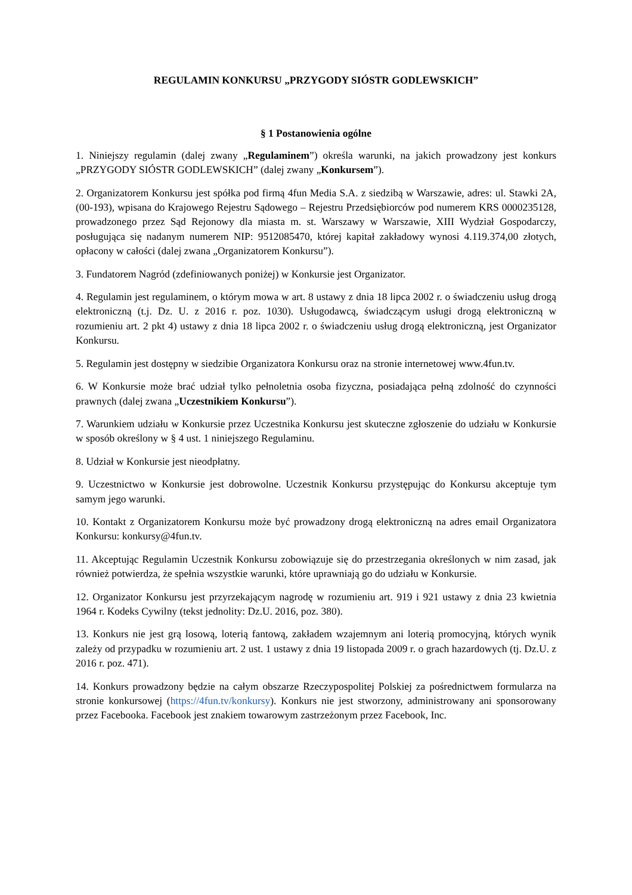REGULAMIN KONKURSU „PRZYGODY SIÓSTR GODLEWSKICH”
§ 1 Postanowienia ogólne
1. Niniejszy regulamin (dalej zwany „Regulaminem”) określa warunki, na jakich prowadzony jest konkurs „PRZYGODY SIÓSTR GODLEWSKICH” (dalej zwany „Konkursem”).
2. Organizatorem Konkursu jest spółka pod firmą 4fun Media S.A. z siedzibą w Warszawie, adres: ul. Stawki 2A, (00-193), wpisana do Krajowego Rejestru Sądowego – Rejestru Przedsiębiorców pod numerem KRS 0000235128, prowadzonego przez Sąd Rejonowy dla miasta m. st. Warszawy w Warszawie, XIII Wydział Gospodarczy, posługująca się nadanym numerem NIP: 9512085470, której kapitał zakładowy wynosi 4.119.374,00 złotych, opłacony w całości (dalej zwana „Organizatorem Konkursu”).
3. Fundatorem Nagród (zdefiniowanych poniżej) w Konkursie jest Organizator.
4. Regulamin jest regulaminem, o którym mowa w art. 8 ustawy z dnia 18 lipca 2002 r. o świadczeniu usług drogą elektroniczną (t.j. Dz. U. z 2016 r. poz. 1030). Usługodawcą, świadczącym usługi drogą elektroniczną w rozumieniu art. 2 pkt 4) ustawy z dnia 18 lipca 2002 r. o świadczeniu usług drogą elektroniczną, jest Organizator Konkursu.
5. Regulamin jest dostępny w siedzibie Organizatora Konkursu oraz na stronie internetowej www.4fun.tv.
6. W Konkursie może brać udział tylko pełnoletnia osoba fizyczna, posiadająca pełną zdolność do czynności prawnych (dalej zwana „Uczestnikiem Konkursu”).
7. Warunkiem udziału w Konkursie przez Uczestnika Konkursu jest skuteczne zgłoszenie do udziału w Konkursie w sposób określony w § 4 ust. 1 niniejszego Regulaminu.
8. Udział w Konkursie jest nieodpłatny.
9. Uczestnictwo w Konkursie jest dobrowolne. Uczestnik Konkursu przystępując do Konkursu akceptuje tym samym jego warunki.
10. Kontakt z Organizatorem Konkursu może być prowadzony drogą elektroniczną na adres email Organizatora Konkursu: konkursy@4fun.tv.
11. Akceptując Regulamin Uczestnik Konkursu zobowiązuje się do przestrzegania określonych w nim zasad, jak również potwierdza, że spełnia wszystkie warunki, które uprawniają go do udziału w Konkursie.
12. Organizator Konkursu jest przyrzekającym nagrodę w rozumieniu art. 919 i 921 ustawy z dnia 23 kwietnia 1964 r. Kodeks Cywilny (tekst jednolity: Dz.U. 2016, poz. 380).
13. Konkurs nie jest grą losową, loterią fantową, zakładem wzajemnym ani loterią promocyjną, których wynik zależy od przypadku w rozumieniu art. 2 ust. 1 ustawy z dnia 19 listopada 2009 r. o grach hazardowych (tj. Dz.U. z 2016 r. poz. 471).
14. Konkurs prowadzony będzie na całym obszarze Rzeczypospolitej Polskiej za pośrednictwem formularza na stronie konkursowej (https://4fun.tv/konkursy). Konkurs nie jest stworzony, administrowany ani sponsorowany przez Facebooka. Facebook jest znakiem towarowym zastrzeżonym przez Facebook, Inc.